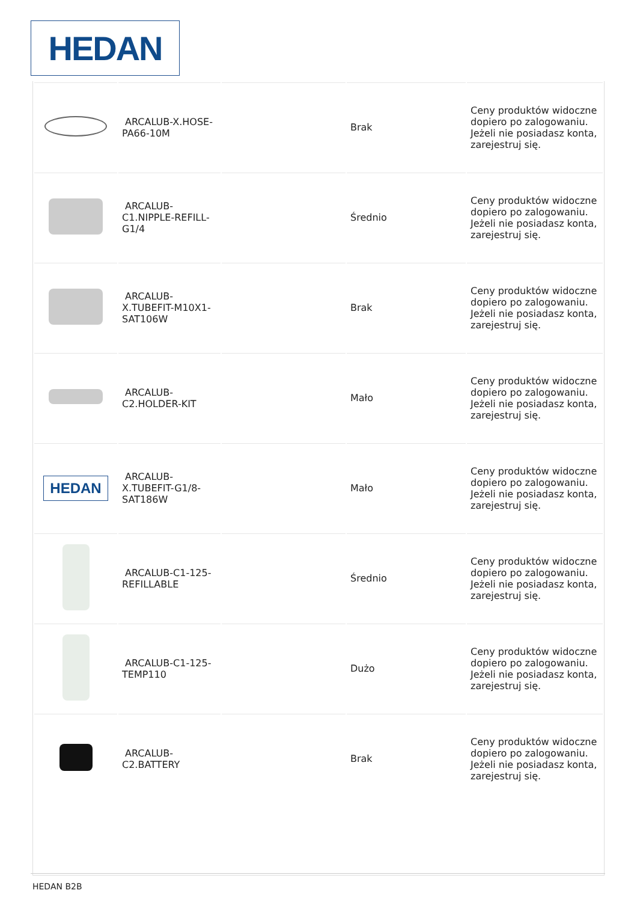HEDAN
| | ARCALUB-X.HOSE-PA66-10M | | Brak | Ceny produktów widoczne dopiero po zalogowaniu. Jeżeli nie posiadasz konta, zarejestruj się. |
| | ARCALUB-C1.NIPPLE-REFILL-G1/4 | | Średnio | Ceny produktów widoczne dopiero po zalogowaniu. Jeżeli nie posiadasz konta, zarejestruj się. |
| | ARCALUB-X.TUBEFIT-M10X1-SAT106W | | Brak | Ceny produktów widoczne dopiero po zalogowaniu. Jeżeli nie posiadasz konta, zarejestruj się. |
| | ARCALUB-C2.HOLDER-KIT | | Mało | Ceny produktów widoczne dopiero po zalogowaniu. Jeżeli nie posiadasz konta, zarejestruj się. |
| HEDAN | ARCALUB-X.TUBEFIT-G1/8-SAT186W | | Mało | Ceny produktów widoczne dopiero po zalogowaniu. Jeżeli nie posiadasz konta, zarejestruj się. |
| | ARCALUB-C1-125-REFILLABLE | | Średnio | Ceny produktów widoczne dopiero po zalogowaniu. Jeżeli nie posiadasz konta, zarejestruj się. |
| | ARCALUB-C1-125-TEMP110 | | Dużo | Ceny produktów widoczne dopiero po zalogowaniu. Jeżeli nie posiadasz konta, zarejestruj się. |
| | ARCALUB-C2.BATTERY | | Brak | Ceny produktów widoczne dopiero po zalogowaniu. Jeżeli nie posiadasz konta, zarejestruj się. |
HEDAN B2B